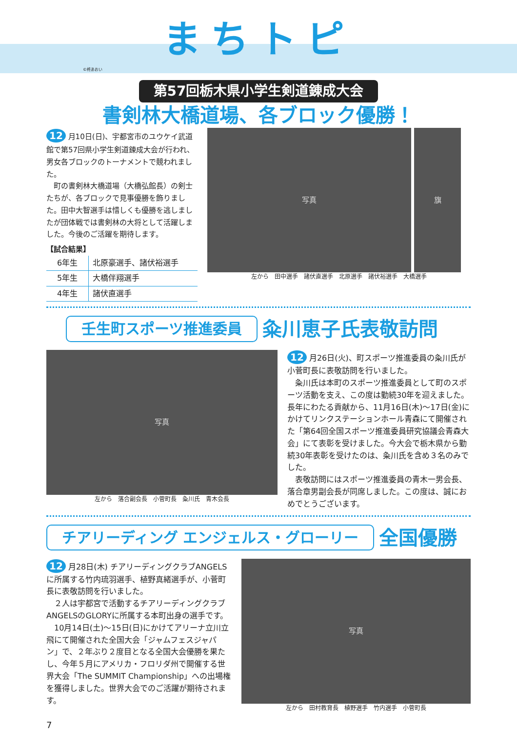まちトピ
©柊あおい
第57回栃木県小学生剣道錬成大会
書剣林大橋道場、各ブロック優勝！
12 月10日(日)、宇都宮市のユウケイ武道館で第57回県小学生剣道錬成大会が行われ、男女各ブロックのトーナメントで競われました。
町の書剣林大橋道場（大橋弘館長）の剣士たちが、各ブロックで見事優勝を飾りました。田中大智選手は惜しくも優勝を逃しましたが団体戦では書剣林の大将として活躍しました。今後のご活躍を期待します。
【試合結果】
| 6年生 | 北原豪選手、諸伏裕選手 |
| 5年生 | 大橋伴翔選手 |
| 4年生 | 諸伏直選手 |
写真 旗
左から　田中選手　諸伏直選手　北原選手　諸伏裕選手　大橋選手
壬生町スポーツ推進委員 粂川恵子氏表敬訪問
写真
左から　落合副会長　小菅町長　粂川氏　青木会長
12 月26日(火)、町スポーツ推進委員の粂川氏が小菅町長に表敬訪問を行いました。
粂川氏は本町のスポーツ推進委員として町のスポーツ活動を支え、この度は勤続30年を迎えました。長年にわたる貢献から、11月16日(木)〜17日(金)にかけてリンクステーションホール青森にて開催された「第64回全国スポーツ推進委員研究協議会青森大会」にて表彰を受けました。今大会で栃木県から勤続30年表彰を受けたのは、粂川氏を含め３名のみでした。
表敬訪問にはスポーツ推進委員の青木一男会長、落合章男副会長が同席しました。この度は、誠におめでとうございます。
チアリーディング エンジェルス・グローリー 全国優勝
12 月28日(木) チアリーディングクラブANGELSに所属する竹内琉羽選手、植野真緒選手が、小菅町長に表敬訪問を行いました。
２人は宇都宮で活動するチアリーディングクラブANGELSのGLORYに所属する本町出身の選手です。
10月14日(土)〜15日(日)にかけてアリーナ立川立飛にて開催された全国大会「ジャムフェスジャパン」で、２年ぶり２度目となる全国大会優勝を果たし、今年５月にアメリカ・フロリダ州で開催する世界大会「The SUMMIT Championship」への出場権を獲得しました。世界大会でのご活躍が期待されます。
写真
左から　田村教育長　植野選手　竹内選手　小菅町長
7